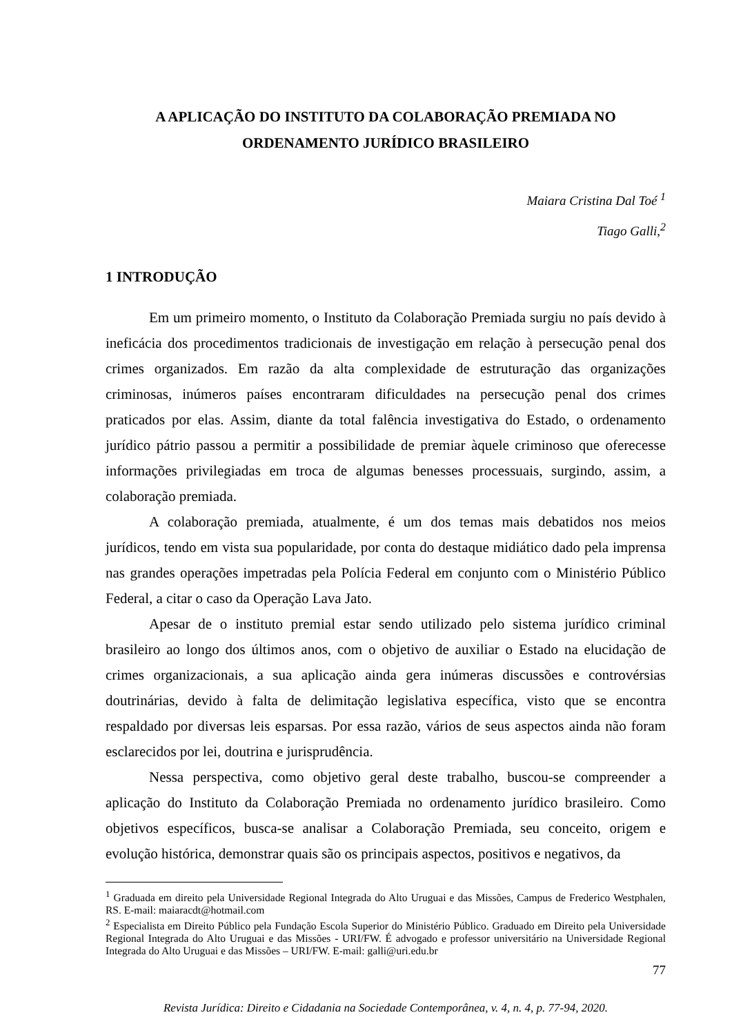A APLICAÇÃO DO INSTITUTO DA COLABORAÇÃO PREMIADA NO ORDENAMENTO JURÍDICO BRASILEIRO
Maiara Cristina Dal Toé <sup>1</sup>
Tiago Galli,<sup>2</sup>
1 INTRODUÇÃO
Em um primeiro momento, o Instituto da Colaboração Premiada surgiu no país devido à ineficácia dos procedimentos tradicionais de investigação em relação à persecução penal dos crimes organizados. Em razão da alta complexidade de estruturação das organizações criminosas, inúmeros países encontraram dificuldades na persecução penal dos crimes praticados por elas. Assim, diante da total falência investigativa do Estado, o ordenamento jurídico pátrio passou a permitir a possibilidade de premiar àquele criminoso que oferecesse informações privilegiadas em troca de algumas benesses processuais, surgindo, assim, a colaboração premiada.
A colaboração premiada, atualmente, é um dos temas mais debatidos nos meios jurídicos, tendo em vista sua popularidade, por conta do destaque midiático dado pela imprensa nas grandes operações impetradas pela Polícia Federal em conjunto com o Ministério Público Federal, a citar o caso da Operação Lava Jato.
Apesar de o instituto premial estar sendo utilizado pelo sistema jurídico criminal brasileiro ao longo dos últimos anos, com o objetivo de auxiliar o Estado na elucidação de crimes organizacionais, a sua aplicação ainda gera inúmeras discussões e controvérsias doutrinárias, devido à falta de delimitação legislativa específica, visto que se encontra respaldado por diversas leis esparsas. Por essa razão, vários de seus aspectos ainda não foram esclarecidos por lei, doutrina e jurisprudência.
Nessa perspectiva, como objetivo geral deste trabalho, buscou-se compreender a aplicação do Instituto da Colaboração Premiada no ordenamento jurídico brasileiro. Como objetivos específicos, busca-se analisar a Colaboração Premiada, seu conceito, origem e evolução histórica, demonstrar quais são os principais aspectos, positivos e negativos, da
<sup>1</sup> Graduada em direito pela Universidade Regional Integrada do Alto Uruguai e das Missões, Campus de Frederico Westphalen, RS. E-mail: maiaracdt@hotmail.com
<sup>2</sup> Especialista em Direito Público pela Fundação Escola Superior do Ministério Público. Graduado em Direito pela Universidade Regional Integrada do Alto Uruguai e das Missões - URI/FW. É advogado e professor universitário na Universidade Regional Integrada do Alto Uruguai e das Missões – URI/FW. E-mail: galli@uri.edu.br
77
Revista Jurídica: Direito e Cidadania na Sociedade Contemporânea, v. 4, n. 4, p. 77-94, 2020.